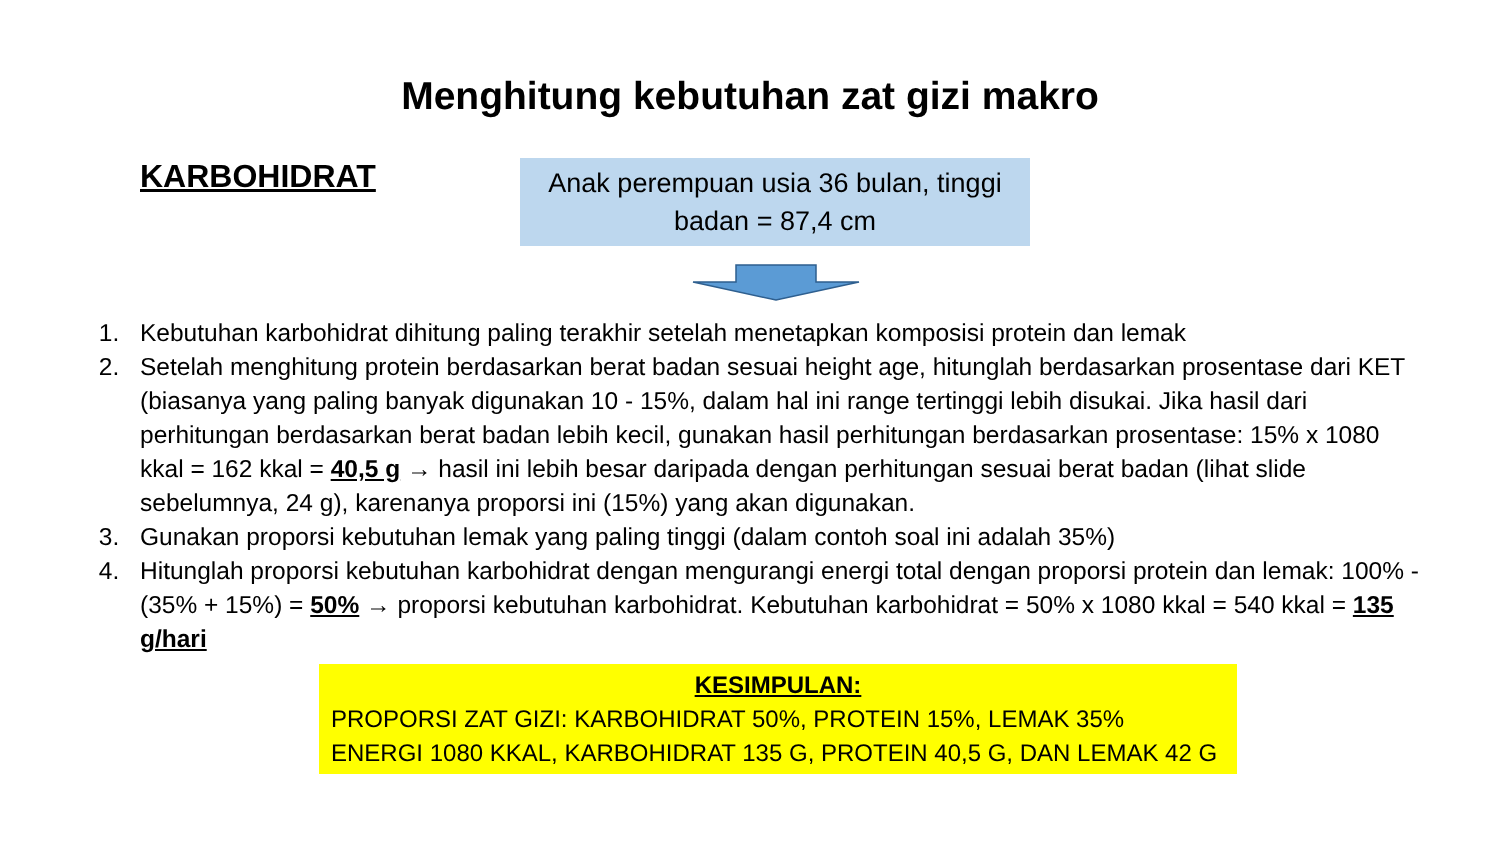Menghitung kebutuhan zat gizi makro
KARBOHIDRAT
Anak perempuan usia 36 bulan, tinggi badan = 87,4 cm
1. Kebutuhan karbohidrat dihitung paling terakhir setelah menetapkan komposisi protein dan lemak
2. Setelah menghitung protein berdasarkan berat badan sesuai height age, hitunglah berdasarkan prosentase dari KET (biasanya yang paling banyak digunakan 10 - 15%, dalam hal ini range tertinggi lebih disukai. Jika hasil dari perhitungan berdasarkan berat badan lebih kecil, gunakan hasil perhitungan berdasarkan prosentase: 15% x 1080 kkal = 162 kkal = 40,5 g → hasil ini lebih besar daripada dengan perhitungan sesuai berat badan (lihat slide sebelumnya, 24 g), karenanya proporsi ini (15%) yang akan digunakan.
3. Gunakan proporsi kebutuhan lemak yang paling tinggi (dalam contoh soal ini adalah 35%)
4. Hitunglah proporsi kebutuhan karbohidrat dengan mengurangi energi total dengan proporsi protein dan lemak: 100% - (35% + 15%) = 50% → proporsi kebutuhan karbohidrat. Kebutuhan karbohidrat = 50% x 1080 kkal = 540 kkal = 135 g/hari
KESIMPULAN:
PROPORSI ZAT GIZI: KARBOHIDRAT 50%, PROTEIN 15%, LEMAK 35%
ENERGI 1080 KKAL, KARBOHIDRAT 135 G, PROTEIN 40,5 G, DAN LEMAK 42 G